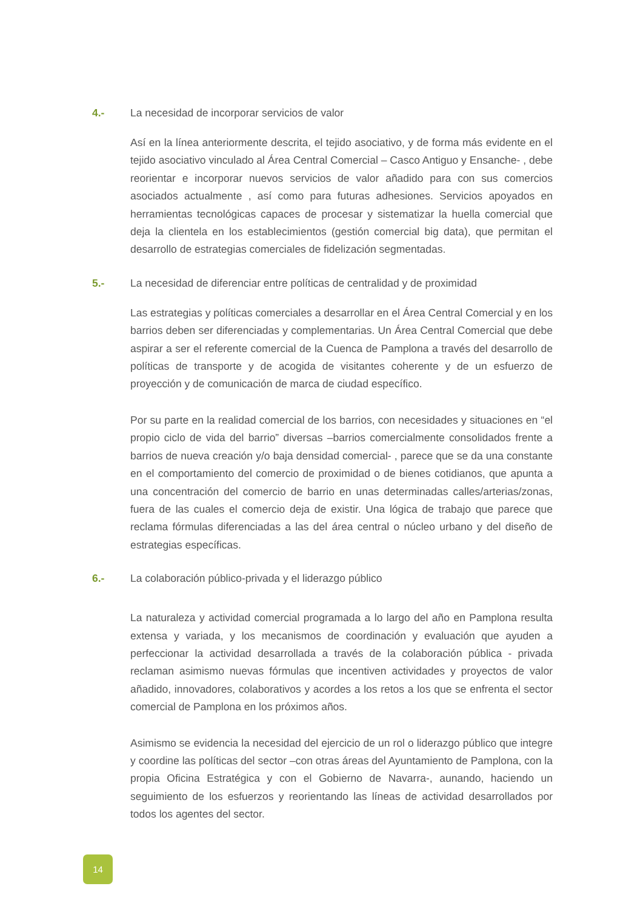4.- La necesidad de incorporar servicios de valor
Así en la línea anteriormente descrita, el tejido asociativo, y de forma más evidente en el tejido asociativo vinculado al Área Central Comercial – Casco Antiguo y Ensanche- , debe reorientar e incorporar nuevos servicios de valor añadido para con sus comercios asociados actualmente , así como para futuras adhesiones. Servicios apoyados en herramientas tecnológicas capaces de procesar y sistematizar la huella comercial que deja la clientela en los establecimientos (gestión comercial big data), que permitan el desarrollo de estrategias comerciales de fidelización segmentadas.
5.- La necesidad de diferenciar entre políticas de centralidad y de proximidad
Las estrategias y políticas comerciales a desarrollar en el Área Central Comercial y en los barrios deben ser diferenciadas y complementarias. Un Área Central Comercial que debe aspirar a ser el referente comercial de la Cuenca de Pamplona a través del desarrollo de políticas de transporte y de acogida de visitantes coherente y de un esfuerzo de proyección y de comunicación de marca de ciudad específico.
Por su parte en la realidad comercial de los barrios, con necesidades y situaciones en “el propio ciclo de vida del barrio” diversas –barrios comercialmente consolidados frente a barrios de nueva creación y/o baja densidad comercial- , parece que se da una constante en el comportamiento del comercio de proximidad o de bienes cotidianos, que apunta a una concentración del comercio de barrio en unas determinadas calles/arterias/zonas, fuera de las cuales el comercio deja de existir. Una lógica de trabajo que parece que reclama fórmulas diferenciadas a las del área central o núcleo urbano y del diseño de estrategias específicas.
6.- La colaboración público-privada y el liderazgo público
La naturaleza y actividad comercial programada a lo largo del año en Pamplona resulta extensa y variada, y los mecanismos de coordinación y evaluación que ayuden a perfeccionar la actividad desarrollada a través de la colaboración pública - privada reclaman asimismo nuevas fórmulas que incentiven actividades y proyectos de valor añadido, innovadores, colaborativos y acordes a los retos a los que se enfrenta el sector comercial de Pamplona en los próximos años.
Asimismo se evidencia la necesidad del ejercicio de un rol o liderazgo público que integre y coordine las políticas del sector –con otras áreas del Ayuntamiento de Pamplona, con la propia Oficina Estratégica y con el Gobierno de Navarra-, aunando, haciendo un seguimiento de los esfuerzos y reorientando las líneas de actividad desarrollados por todos los agentes del sector.
14